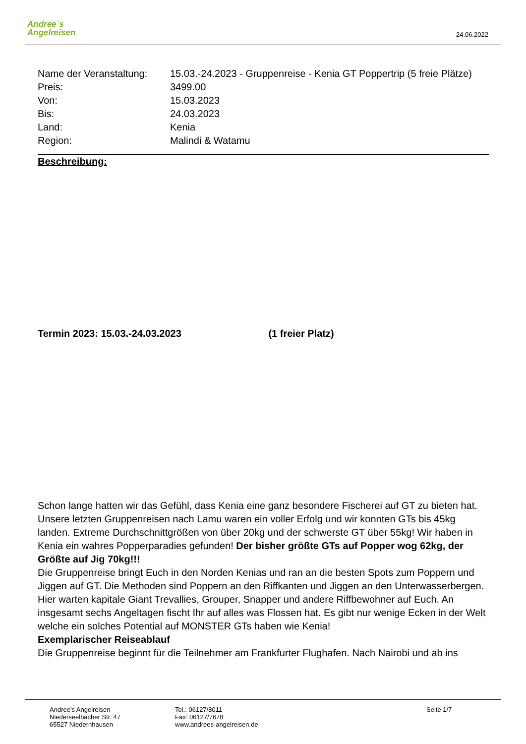Andree´s
Angelreisen
24.06.2022
| Name der Veranstaltung: | 15.03.-24.2023 - Gruppenreise - Kenia GT Poppertrip (5 freie Plätze) |
| Preis: | 3499.00 |
| Von: | 15.03.2023 |
| Bis: | 24.03.2023 |
| Land: | Kenia |
| Region: | Malindi & Watamu |
Beschreibung:
Termin 2023: 15.03.-24.03.2023 (1 freier Platz)
Schon lange hatten wir das Gefühl, dass Kenia eine ganz besondere Fischerei auf GT zu bieten hat. Unsere letzten Gruppenreisen nach Lamu waren ein voller Erfolg und wir konnten GTs bis 45kg landen. Extreme Durchschnittgrößen von über 20kg und der schwerste GT über 55kg! Wir haben in Kenia ein wahres Popperparadies gefunden! Der bisher größte GTs auf Popper wog 62kg, der Größte auf Jig 70kg!!!
Die Gruppenreise bringt Euch in den Norden Kenias und ran an die besten Spots zum Poppern und Jiggen auf GT. Die Methoden sind Poppern an den Riffkanten und Jiggen an den Unterwasserbergen. Hier warten kapitale Giant Trevallies, Grouper, Snapper und andere Riffbewohner auf Euch. An insgesamt sechs Angeltagen fischt Ihr auf alles was Flossen hat. Es gibt nur wenige Ecken in der Welt welche ein solches Potential auf MONSTER GTs haben wie Kenia!
Exemplarischer Reiseablauf
Die Gruppenreise beginnt für die Teilnehmer am Frankfurter Flughafen. Nach Nairobi und ab ins
Andree's Angelreisen
Niederseelbacher Str. 47
65527 Niedernhausen
Tel.: 06127/8011
Fax: 06127/7678
www.andrees-angelreisen.de
Seite 1/7